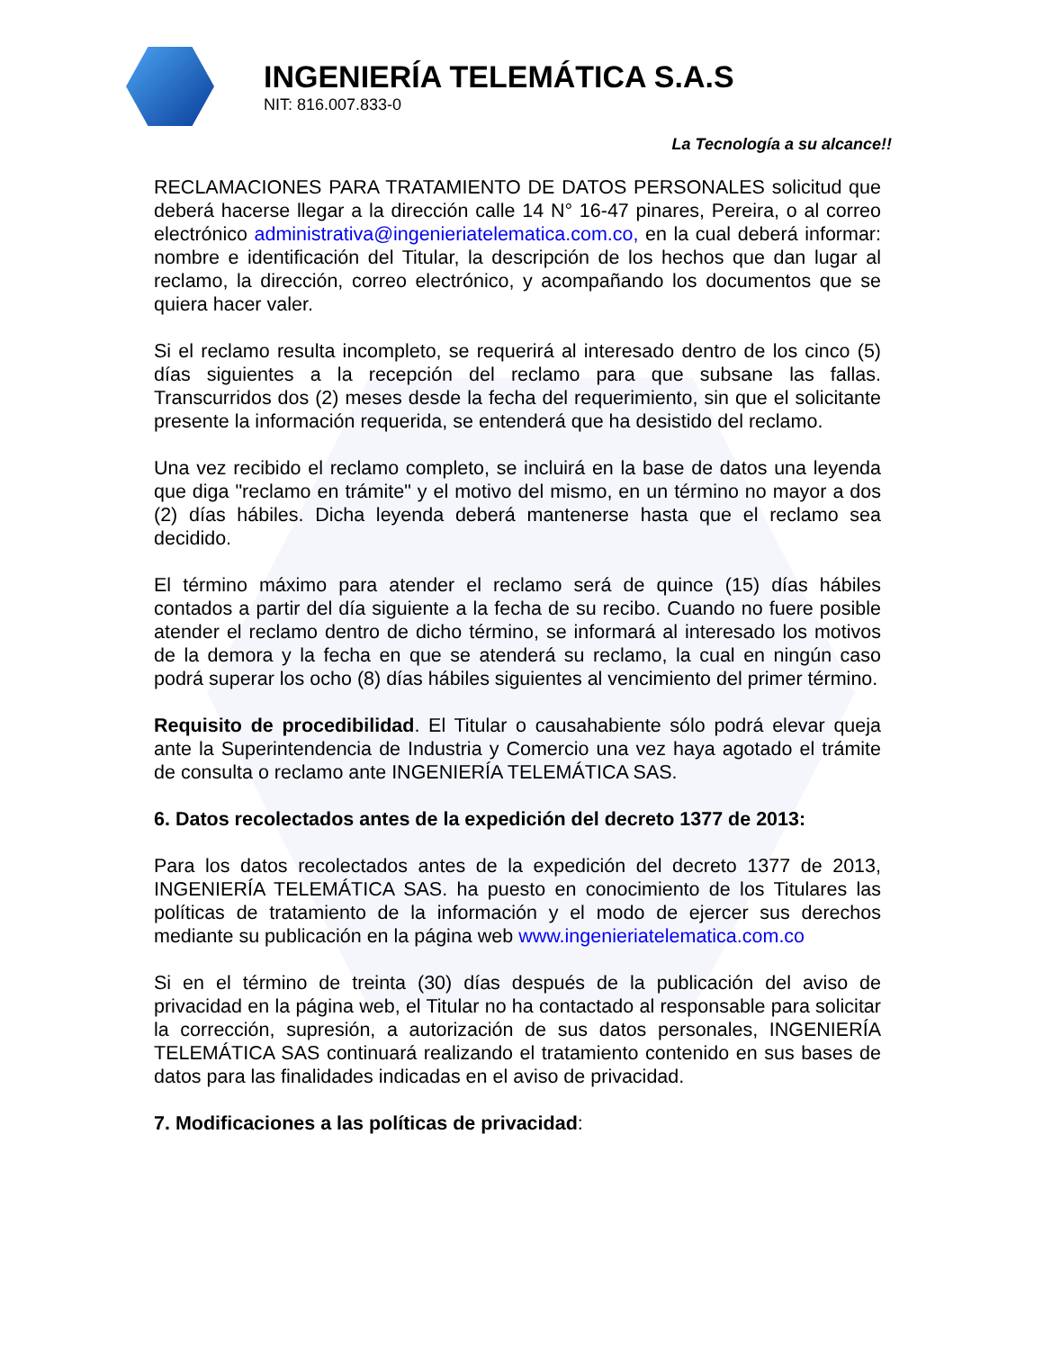INGENIERÍA TELEMÁTICA S.A.S
NIT: 816.007.833-0
La Tecnología a su alcance!!
RECLAMACIONES PARA TRATAMIENTO DE DATOS PERSONALES solicitud que deberá hacerse llegar a la dirección calle 14 N° 16-47 pinares, Pereira, o al correo electrónico administrativa@ingenieriatelematica.com.co, en la cual deberá informar: nombre e identificación del Titular, la descripción de los hechos que dan lugar al reclamo, la dirección, correo electrónico, y acompañando los documentos que se quiera hacer valer.
Si el reclamo resulta incompleto, se requerirá al interesado dentro de los cinco (5) días siguientes a la recepción del reclamo para que subsane las fallas. Transcurridos dos (2) meses desde la fecha del requerimiento, sin que el solicitante presente la información requerida, se entenderá que ha desistido del reclamo.
Una vez recibido el reclamo completo, se incluirá en la base de datos una leyenda que diga "reclamo en trámite" y el motivo del mismo, en un término no mayor a dos (2) días hábiles. Dicha leyenda deberá mantenerse hasta que el reclamo sea decidido.
El término máximo para atender el reclamo será de quince (15) días hábiles contados a partir del día siguiente a la fecha de su recibo. Cuando no fuere posible atender el reclamo dentro de dicho término, se informará al interesado los motivos de la demora y la fecha en que se atenderá su reclamo, la cual en ningún caso podrá superar los ocho (8) días hábiles siguientes al vencimiento del primer término.
Requisito de procedibilidad. El Titular o causahabiente sólo podrá elevar queja ante la Superintendencia de Industria y Comercio una vez haya agotado el trámite de consulta o reclamo ante INGENIERÍA TELEMÁTICA SAS.
6. Datos recolectados antes de la expedición del decreto 1377 de 2013:
Para los datos recolectados antes de la expedición del decreto 1377 de 2013, INGENIERÍA TELEMÁTICA SAS. ha puesto en conocimiento de los Titulares las políticas de tratamiento de la información y el modo de ejercer sus derechos mediante su publicación en la página web www.ingenieriatelematica.com.co
Si en el término de treinta (30) días después de la publicación del aviso de privacidad en la página web, el Titular no ha contactado al responsable para solicitar la corrección, supresión, a autorización de sus datos personales, INGENIERÍA TELEMÁTICA SAS continuará realizando el tratamiento contenido en sus bases de datos para las finalidades indicadas en el aviso de privacidad.
7. Modificaciones a las políticas de privacidad: